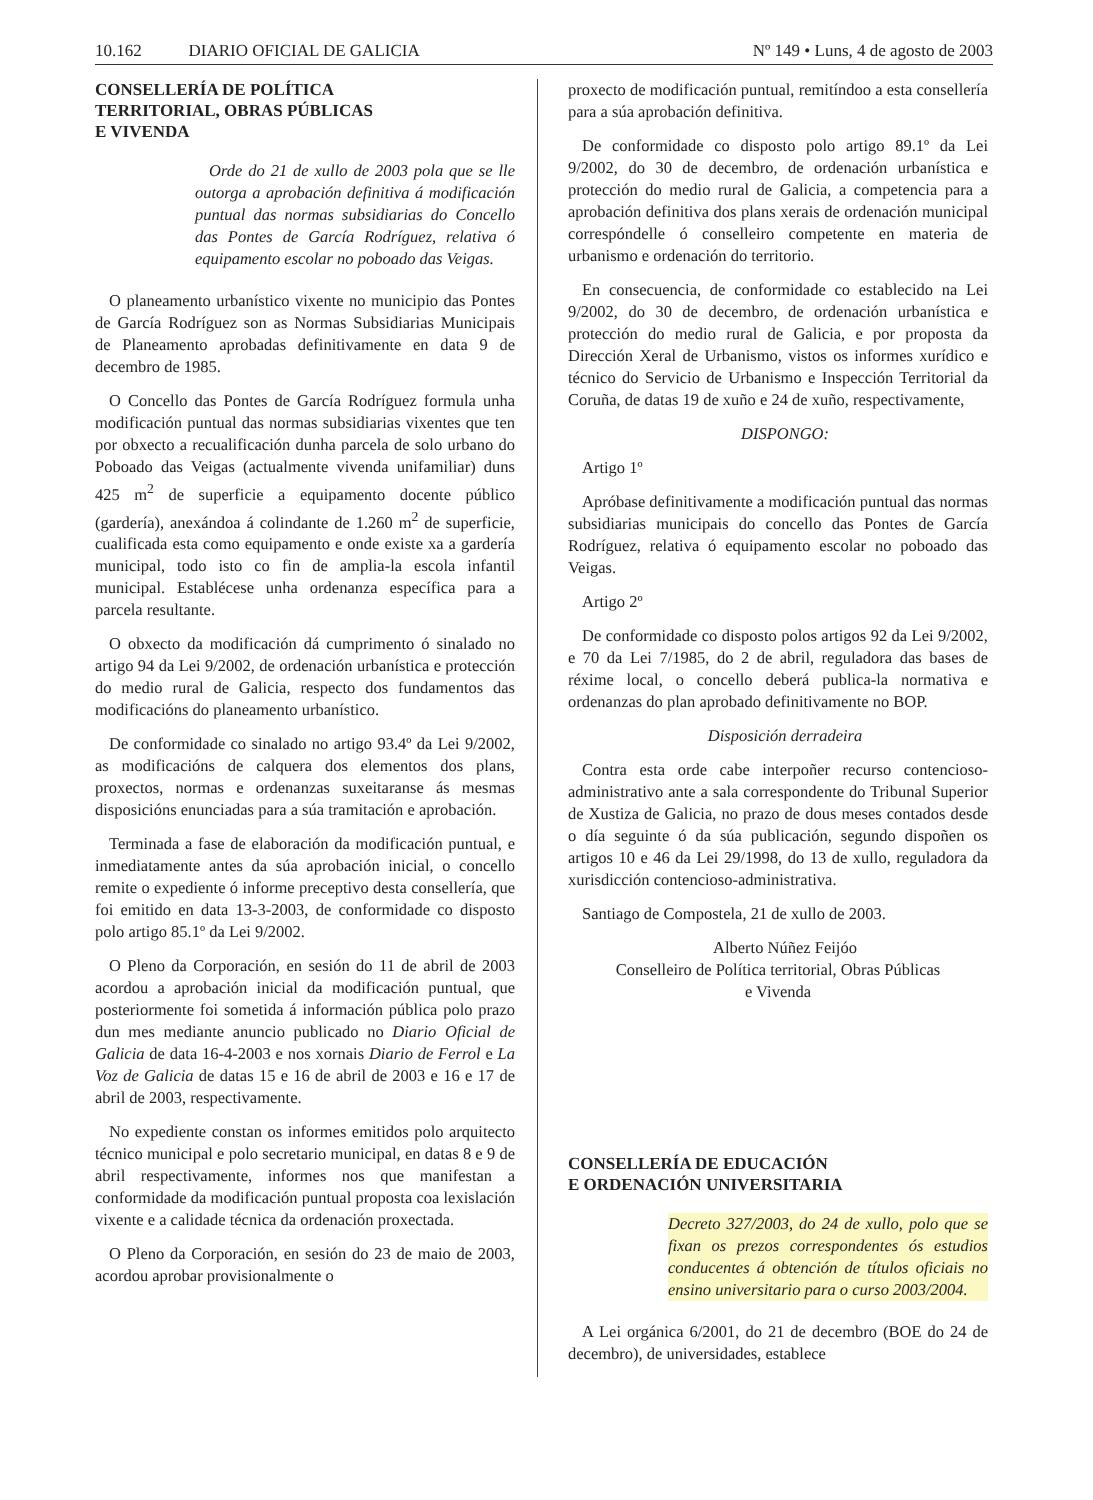10.162 DIARIO OFICIAL DE GALICIA Nº 149 • Luns, 4 de agosto de 2003
CONSELLERÍA DE POLÍTICA
TERRITORIAL, OBRAS PÚBLICAS
E VIVENDA
Orde do 21 de xullo de 2003 pola que se lle outorga a aprobación definitiva á modificación puntual das normas subsidiarias do Concello das Pontes de García Rodríguez, relativa ó equipamento escolar no poboado das Veigas.
O planeamento urbanístico vixente no municipio das Pontes de García Rodríguez son as Normas Subsidiarias Municipais de Planeamento aprobadas definitivamente en data 9 de decembro de 1985.
O Concello das Pontes de García Rodríguez formula unha modificación puntual das normas subsidiarias vixentes que ten por obxecto a recualificación dunha parcela de solo urbano do Poboado das Veigas (actualmente vivenda unifamiliar) duns 425 m<sup>2</sup> de superficie a equipamento docente público (gardería), anexándoa á colindante de 1.260 m<sup>2</sup> de superficie, cualificada esta como equipamento e onde existe xa a gardería municipal, todo isto co fin de amplia-la escola infantil municipal. Establécese unha ordenanza específica para a parcela resultante.
O obxecto da modificación dá cumprimento ó sinalado no artigo 94 da Lei 9/2002, de ordenación urbanística e protección do medio rural de Galicia, respecto dos fundamentos das modificacións do planeamento urbanístico.
De conformidade co sinalado no artigo 93.4º da Lei 9/2002, as modificacións de calquera dos elementos dos plans, proxectos, normas e ordenanzas suxeitaranse ás mesmas disposicións enunciadas para a súa tramitación e aprobación.
Terminada a fase de elaboración da modificación puntual, e inmediatamente antes da súa aprobación inicial, o concello remite o expediente ó informe preceptivo desta consellería, que foi emitido en data 13-3-2003, de conformidade co disposto polo artigo 85.1º da Lei 9/2002.
O Pleno da Corporación, en sesión do 11 de abril de 2003 acordou a aprobación inicial da modificación puntual, que posteriormente foi sometida á información pública polo prazo dun mes mediante anuncio publicado no Diario Oficial de Galicia de data 16-4-2003 e nos xornais Diario de Ferrol e La Voz de Galicia de datas 15 e 16 de abril de 2003 e 16 e 17 de abril de 2003, respectivamente.
No expediente constan os informes emitidos polo arquitecto técnico municipal e polo secretario municipal, en datas 8 e 9 de abril respectivamente, informes nos que manifestan a conformidade da modificación puntual proposta coa lexislación vixente e a calidade técnica da ordenación proxectada.
O Pleno da Corporación, en sesión do 23 de maio de 2003, acordou aprobar provisionalmente o
proxecto de modificación puntual, remitíndoo a esta consellería para a súa aprobación definitiva.
De conformidade co disposto polo artigo 89.1º da Lei 9/2002, do 30 de decembro, de ordenación urbanística e protección do medio rural de Galicia, a competencia para a aprobación definitiva dos plans xerais de ordenación municipal correspóndelle ó conselleiro competente en materia de urbanismo e ordenación do territorio.
En consecuencia, de conformidade co establecido na Lei 9/2002, do 30 de decembro, de ordenación urbanística e protección do medio rural de Galicia, e por proposta da Dirección Xeral de Urbanismo, vistos os informes xurídico e técnico do Servicio de Urbanismo e Inspección Territorial da Coruña, de datas 19 de xuño e 24 de xuño, respectivamente,
DISPONGO:
Artigo 1º
Apróbase definitivamente a modificación puntual das normas subsidiarias municipais do concello das Pontes de García Rodríguez, relativa ó equipamento escolar no poboado das Veigas.
Artigo 2º
De conformidade co disposto polos artigos 92 da Lei 9/2002, e 70 da Lei 7/1985, do 2 de abril, reguladora das bases de réxime local, o concello deberá publica-la normativa e ordenanzas do plan aprobado definitivamente no BOP.
Disposición derradeira
Contra esta orde cabe interpoñer recurso contencioso-administrativo ante a sala correspondente do Tribunal Superior de Xustiza de Galicia, no prazo de dous meses contados desde o día seguinte ó da súa publicación, segundo dispoñen os artigos 10 e 46 da Lei 29/1998, do 13 de xullo, reguladora da xurisdicción contencioso-administrativa.
Santiago de Compostela, 21 de xullo de 2003.
Alberto Núñez Feijóo
Conselleiro de Política territorial, Obras Públicas
e Vivenda
CONSELLERÍA DE EDUCACIÓN
E ORDENACIÓN UNIVERSITARIA
Decreto 327/2003, do 24 de xullo, polo que se fixan os prezos correspondentes ós estudios conducentes á obtención de títulos oficiais no ensino universitario para o curso 2003/2004.
A Lei orgánica 6/2001, do 21 de decembro (BOE do 24 de decembro), de universidades, establece